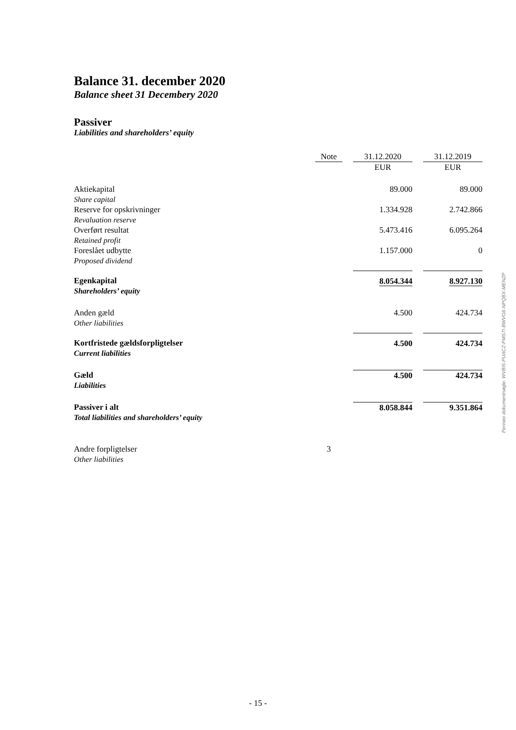Balance 31. december 2020
Balance sheet 31 Decembery 2020
Passiver
Liabilities and shareholders’ equity
| | Note | | 31.12.2020 | | 31.12.2019 |
| | | | EUR | | EUR |
| Aktiekapital Share capital | | | 89.000 | | 89.000 |
| Reserve for opskrivninger Revaluation reserve | | | 1.334.928 | | 2.742.866 |
| Overført resultat Retained profit | | | 5.473.416 | | 6.095.264 |
| Foreslået udbytte Proposed dividend | | | 1.157.000 | | 0 |
| Egenkapital Shareholders’ equity | | | 8.054.344 | | 8.927.130 |
| Anden gæld Other liabilities | | | 4.500 | | 424.734 |
| Kortfristede gældsforpligtelser Current liabilities | | | 4.500 | | 424.734 |
| Gæld Liabilities | | | 4.500 | | 424.734 |
| Passiver i alt Total liabilities and shareholders’ equity | | | 8.058.844 | | 9.351.864 |
| Andre forpligtelser Other liabilities | 3 | | | | |
Penneo dokumentnøgle: WVBI5-PUACZ-PMS7I-BWVG6-NPQBX-MENZP
- 15 -